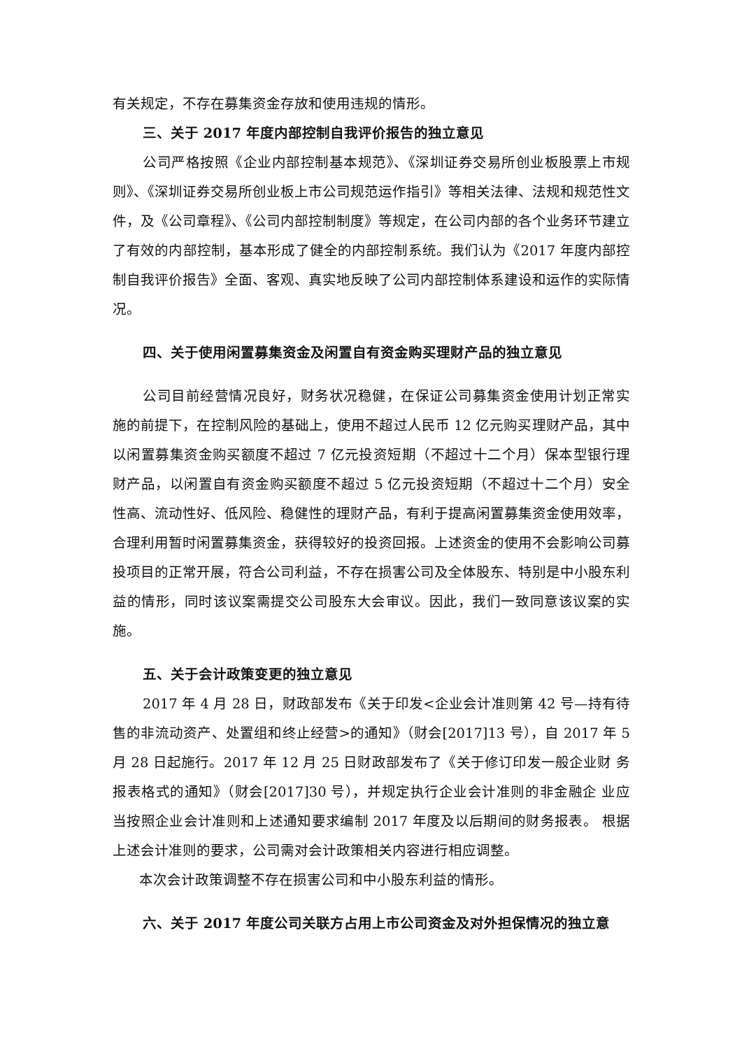有关规定，不存在募集资金存放和使用违规的情形。
三、关于 2017 年度内部控制自我评价报告的独立意见
公司严格按照《企业内部控制基本规范》、《深圳证券交易所创业板股票上市规则》、《深圳证券交易所创业板上市公司规范运作指引》等相关法律、法规和规范性文件，及《公司章程》、《公司内部控制制度》等规定，在公司内部的各个业务环节建立了有效的内部控制，基本形成了健全的内部控制系统。我们认为《2017 年度内部控制自我评价报告》全面、客观、真实地反映了公司内部控制体系建设和运作的实际情况。
四、关于使用闲置募集资金及闲置自有资金购买理财产品的独立意见
公司目前经营情况良好，财务状况稳健，在保证公司募集资金使用计划正常实施的前提下，在控制风险的基础上，使用不超过人民币 12 亿元购买理财产品，其中以闲置募集资金购买额度不超过 7 亿元投资短期（不超过十二个月）保本型银行理财产品，以闲置自有资金购买额度不超过 5 亿元投资短期（不超过十二个月）安全性高、流动性好、低风险、稳健性的理财产品，有利于提高闲置募集资金使用效率，合理利用暂时闲置募集资金，获得较好的投资回报。上述资金的使用不会影响公司募投项目的正常开展，符合公司利益，不存在损害公司及全体股东、特别是中小股东利益的情形，同时该议案需提交公司股东大会审议。因此，我们一致同意该议案的实施。
五、关于会计政策变更的独立意见
2017 年 4 月 28 日，财政部发布《关于印发<企业会计准则第 42 号—持有待售的非流动资产、处置组和终止经营>的通知》（财会[2017]13 号），自 2017 年 5 月 28 日起施行。2017 年 12 月 25 日财政部发布了《关于修订印发一般企业财 务报表格式的通知》（财会[2017]30 号），并规定执行企业会计准则的非金融企 业应当按照企业会计准则和上述通知要求编制 2017 年度及以后期间的财务报表。 根据上述会计准则的要求，公司需对会计政策相关内容进行相应调整。
本次会计政策调整不存在损害公司和中小股东利益的情形。
六、关于 2017 年度公司关联方占用上市公司资金及对外担保情况的独立意